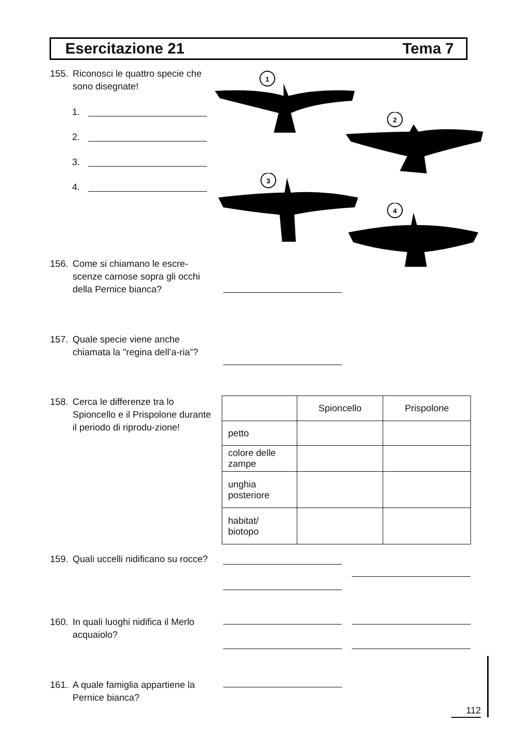Esercitazione 21 Tema 7
155. Riconosci le quattro specie che sono disegnate!
1.
2.
3.
4.
1
2
3
4
156. Come si chiamano le escre-scenze carnose sopra gli occhi della Pernice bianca?
157. Quale specie viene anche chiamata la "regina dell’a-ria”?
158. Cerca le differenze tra lo Spioncello e il Prispolone durante il periodo di riprodu-zione!
| | Spioncello | Prispolone |
| --- | --- | --- |
| petto | | |
| colore delle zampe | | |
| unghia posteriore | | |
| habitat/ biotopo | | |
159. Quali uccelli nidificano su rocce?
160. In quali luoghi nidifica il Merlo acquaiolo?
161. A quale famiglia appartiene la Pernice bianca?
112